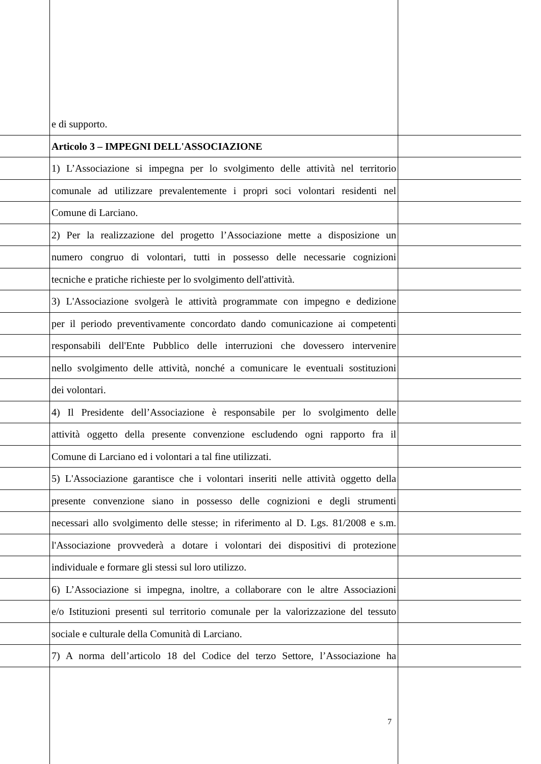e di supporto.
Articolo 3 – IMPEGNI DELL'ASSOCIAZIONE
1) L’Associazione si impegna per lo svolgimento delle attività nel territorio
comunale ad utilizzare prevalentemente i propri soci volontari residenti nel
Comune di Larciano.
2) Per la realizzazione del progetto l’Associazione mette a disposizione un
numero congruo di volontari, tutti in possesso delle necessarie cognizioni
tecniche e pratiche richieste per lo svolgimento dell'attività.
3) L'Associazione svolgerà le attività programmate con impegno e dedizione
per il periodo preventivamente concordato dando comunicazione ai competenti
responsabili dell'Ente Pubblico delle interruzioni che dovessero intervenire
nello svolgimento delle attività, nonché a comunicare le eventuali sostituzioni
dei volontari.
4) Il Presidente dell’Associazione è responsabile per lo svolgimento delle
attività oggetto della presente convenzione escludendo ogni rapporto fra il
Comune di Larciano ed i volontari a tal fine utilizzati.
5) L'Associazione garantisce che i volontari inseriti nelle attività oggetto della
presente convenzione siano in possesso delle cognizioni e degli strumenti
necessari allo svolgimento delle stesse; in riferimento al D. Lgs. 81/2008 e s.m.
l'Associazione provvederà a dotare i volontari dei dispositivi di protezione
individuale e formare gli stessi sul loro utilizzo.
6) L’Associazione si impegna, inoltre, a collaborare con le altre Associazioni
e/o Istituzioni presenti sul territorio comunale per la valorizzazione del tessuto
sociale e culturale della Comunità di Larciano.
7) A norma dell’articolo 18 del Codice del terzo Settore, l’Associazione ha
7